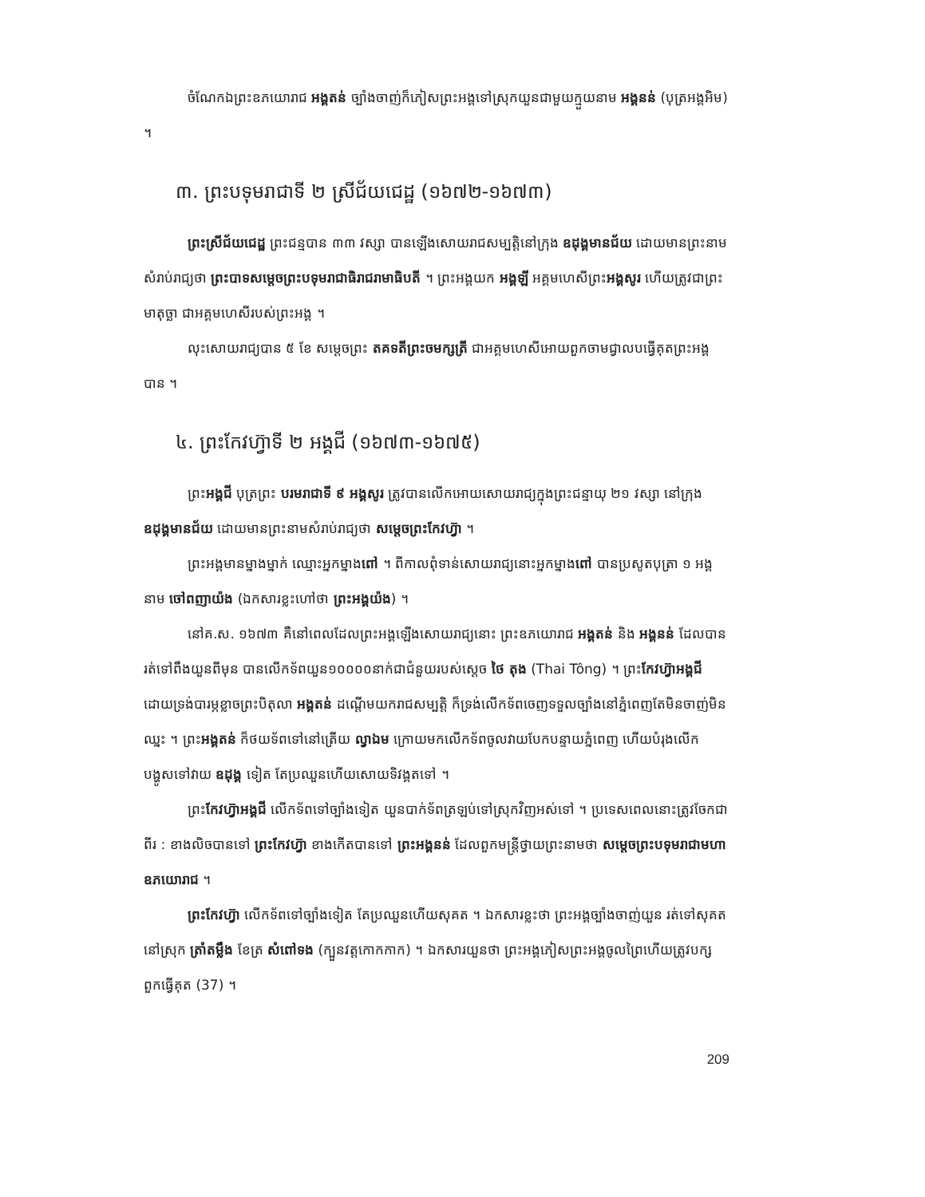ចំណែកឯព្រះឧភយោរាជ អង្គតន់ ច្បាំងចាញ់ក៏ភៀសព្រះអង្គទៅស្រុកយួនជាមួយក្មួយនាម អង្គនន់ (បុត្រអង្គអិម) ។
៣. ព្រះបទុមរាជាទី ២ ស្រីជ័យជេដ្ឋ (១៦៧២-១៦៧៣)
ព្រះស្រីជ័យជេដ្ឋ ព្រះជន្មបាន ៣៣ វស្សា បានឡើងសោយរាជសម្បត្តិនៅក្រុង ឧដុង្គមានជ័យ ដោយមានព្រះនាមសំរាប់រាជ្យថា ព្រះបាទសម្តេចព្រះបទុមរាជាធិរាជរាមាធិបតី ។ ព្រះអង្គយក អង្គឡី អគ្គមហេសីព្រះអង្គសូរ ហើយត្រូវជាព្រះមាតុច្ឆា ជាអគ្គមហេសីរបស់ព្រះអង្គ ។
លុះសោយរាជ្យបាន ៥ ខែ សម្តេចព្រះ តគទតីព្រះចមក្សត្រី ជាអគ្គមហេសីអោយពួកចាមជ្វាលបធ្វើគុតព្រះអង្គបាន ។
៤. ព្រះកែវហ៊្វាទី ២ អង្គជី (១៦៧៣-១៦៧៥)
ព្រះអង្គជី បុត្រព្រះ បរមរាជាទី ៩ អង្គសូរ ត្រូវបានលើកអោយសោយរាជ្យក្នុងព្រះជន្មាយុ ២១ វស្សា នៅក្រុង ឧដុង្គមានជ័យ ដោយមានព្រះនាមសំរាប់រាជ្យថា សម្តេចព្រះកែវហ៊្វា ។
ព្រះអង្គមានម្នាងម្នាក់ ឈ្មោះអ្នកម្នាងពៅ ។ ពីកាលពុំទាន់សោយរាជ្យនោះអ្នកម្នាងពៅ បានប្រសូតបុត្រា ១ អង្គនាម ចៅពញាយ៉ង (ឯកសារខ្លះហៅថា ព្រះអង្គយ៉ង) ។
នៅគ.ស. ១៦៧៣ គឺនៅពេលដែលព្រះអង្គឡើងសោយរាជ្យនោះ ព្រះឧភយោរាជ អង្គតន់ និង អង្គនន់ ដែលបានរត់ទៅពឹងយួនពីមុន បានលើកទ័ពយួន១០០០០នាក់ជាជំនួយរបស់ស្តេច ថៃ តុង (Thai Tông) ។ ព្រះកែវហ៊្វាអង្គជី ដោយទ្រង់បារម្ភខ្លាចព្រះបិតុលា អង្គតន់ ដណ្តើមយករាជសម្បត្តិ ក៏ទ្រង់លើកទ័ពចេញទទួលច្បាំងនៅភ្នំពេញតែមិនចាញ់មិនឈ្នះ ។ ព្រះអង្គតន់ ក៏ថយទ័ពទៅនៅត្រើយ ល្វាឯម ក្រោយមកលើកទ័ពចូលវាយបែកបន្ទាយភ្នំពេញ ហើយបំរុងលើកបង្ហូសទៅវាយ ឧដុង្គ ទៀត តែប្រឈួនហើយសោយទិវង្គតទៅ ។
ព្រះកែវហ៊្វាអង្គជី លើកទ័ពទៅច្បាំងទៀត យួនបាក់ទ័ពត្រឡប់ទៅស្រុកវិញអស់ទៅ ។ ប្រទេសពេលនោះត្រូវចែកជាពីរ : ខាងលិចបានទៅ ព្រះកែវហ៊្វា ខាងកើតបានទៅ ព្រះអង្គនន់ ដែលពួកមន្ត្រីថ្វាយព្រះនាមថា សម្តេចព្រះបទុមរាជាមហាឧភយោរាជ ។
ព្រះកែវហ៊្វា លើកទ័ពទៅច្បាំងទៀត តែប្រឈួនហើយសុគត ។ ឯកសារខ្លះថា ព្រះអង្គច្បាំងចាញ់យួន រត់ទៅសុគតនៅស្រុក ត្រាំតម្លឹង ខែត្រ សំពៅទង (ក្បួនវត្តកោកកាក) ។ ឯកសារយួនថា ព្រះអង្គភៀសព្រះអង្គចូលព្រៃហើយត្រូវបក្សពួកធ្វើគុត (37) ។
209